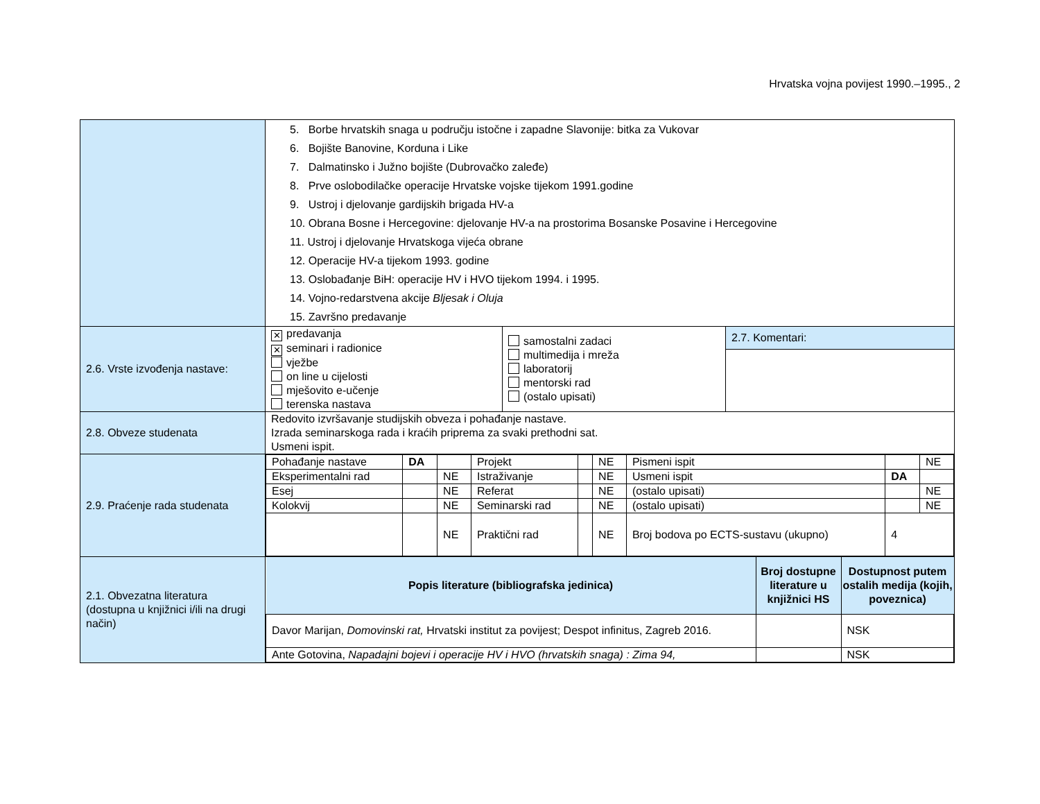Hrvatska vojna povijest 1990.–1995., 2
| | 5. Borbe hrvatskih snaga u području istočne i zapadne Slavonije: bitka za Vukovar 6. Bojište Banovine, Korduna i Like 7. Dalmatinsko i Južno bojište (Dubrovačko zaleđe) 8. Prve oslobodilačke operacije Hrvatske vojske tijekom 1991.godine 9. Ustroj i djelovanje gardijskih brigada HV-a 10. Obrana Bosne i Hercegovine: djelovanje HV-a na prostorima Bosanske Posavine i Hercegovine 11. Ustroj i djelovanje Hrvatskoga vijeća obrane 12. Operacije HV-a tijekom 1993. godine 13. Oslobađanje BiH: operacije HV i HVO tijekom 1994. i 1995. 14. Vojno-redarstvena akcije Bljesak i Oluja 15. Završno predavanje | | |
| 2.6. Vrste izvođenja nastave: | ✕ predavanja ✕ seminari i radionice vježbe on line u cijelosti mješovito e-učenje terenska nastava | samostalni zadaci multimedija i mreža laboratorij mentorski rad (ostalo upisati) | 2.7. Komentari: |
| 2.8. Obveze studenata | Redovito izvršavanje studijskih obveza i pohađanje nastave. Izrada seminarskoga rada i kraćih priprema za svaki prethodni sat. Usmeni ispit. | | |
| 2.9. Praćenje rada studenata | / Pohađanje nastave / DA / / Projekt / / NE / Pismeni ispit / / NE / / Eksperimentalni rad / / NE / Istraživanje / / NE / Usmeni ispit / DA / / / Esej / / NE / Referat / / NE / (ostalo upisati) / / NE / / Kolokvij / / NE / Seminarski rad / / NE / (ostalo upisati) / / NE / / / / NE / Praktični rad / / NE / Broj bodova po ECTS-sustavu (ukupno) / 4 / / | | |
| 2.1. Obvezatna literatura (dostupna u knjižnici i/ili na drugi način) | / Popis literature (bibliografska jedinica) / Broj dostupne literature u knjižnici HS / Dostupnost putem ostalih medija (kojih, poveznica) / / --- / --- / --- / / Davor Marijan, Domovinski rat, Hrvatski institut za povijest; Despot infinitus, Zagreb 2016. / / NSK / / Ante Gotovina, Napadajni bojevi i operacije HV i HVO (hrvatskih snaga) : Zima 94, / / NSK / | | |